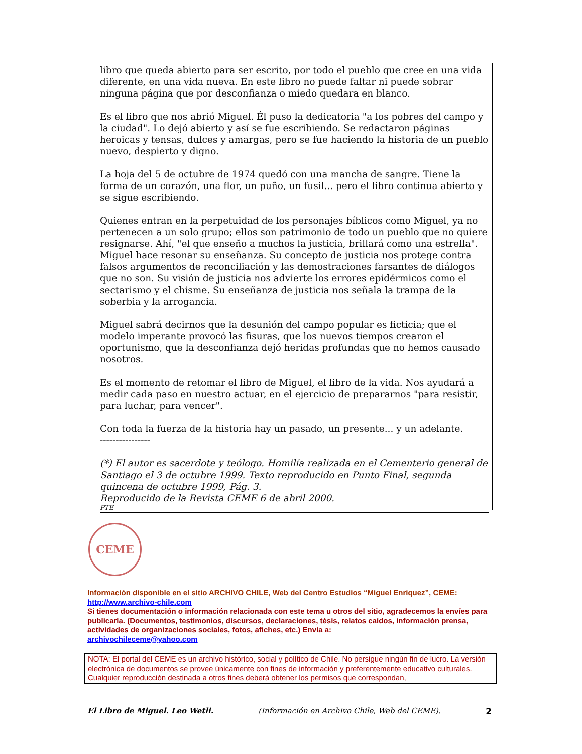libro que queda abierto para ser escrito, por todo el pueblo que cree en una vida diferente, en una vida nueva. En este libro no puede faltar ni puede sobrar ninguna página que por desconfianza o miedo quedara en blanco.
Es el libro que nos abrió Miguel. Él puso la dedicatoria "a los pobres del campo y la ciudad". Lo dejó abierto y así se fue escribiendo. Se redactaron páginas heroicas y tensas, dulces y amargas, pero se fue haciendo la historia de un pueblo nuevo, despierto y digno.
La hoja del 5 de octubre de 1974 quedó con una mancha de sangre. Tiene la forma de un corazón, una flor, un puño, un fusil... pero el libro continua abierto y se sigue escribiendo.
Quienes entran en la perpetuidad de los personajes bíblicos como Miguel, ya no pertenecen a un solo grupo; ellos son patrimonio de todo un pueblo que no quiere resignarse. Ahí, "el que enseño a muchos la justicia, brillará como una estrella". Miguel hace resonar su enseñanza. Su concepto de justicia nos protege contra falsos argumentos de reconciliación y las demostraciones farsantes de diálogos que no son. Su visión de justicia nos advierte los errores epidérmicos como el sectarismo y el chisme. Su enseñanza de justicia nos señala la trampa de la soberbia y la arrogancia.
Miguel sabrá decirnos que la desunión del campo popular es ficticia; que el modelo imperante provocó las fisuras, que los nuevos tiempos crearon el oportunismo, que la desconfianza dejó heridas profundas que no hemos causado nosotros.
Es el momento de retomar el libro de Miguel, el libro de la vida. Nos ayudará a medir cada paso en nuestro actuar, en el ejercicio de prepararnos "para resistir, para luchar, para vencer".
Con toda la fuerza de la historia hay un pasado, un presente... y un adelante.
----------------
(*) El autor es sacerdote y teólogo. Homilía realizada en el Cementerio general de Santiago el 3 de octubre 1999. Texto reproducido en Punto Final, segunda quincena de octubre 1999, Pág. 3.
Reproducido de la Revista CEME 6 de abril 2000.
PTE
CEME
Información disponible en el sitio ARCHIVO CHILE, Web del Centro Estudios “Miguel Enríquez”, CEME:
http://www.archivo-chile.com
Si tienes documentación o información relacionada con este tema u otros del sitio, agradecemos la envíes para publicarla. (Documentos, testimonios, discursos, declaraciones, tésis, relatos caídos, información prensa, actividades de organizaciones sociales, fotos, afiches, etc.) Envía a:
archivochileceme@yahoo.com
NOTA: El portal del CEME es un archivo histórico, social y político de Chile. No persigue ningún fin de lucro. La versión electrónica de documentos se provee únicamente con fines de información y preferentemente educativo culturales. Cualquier reproducción destinada a otros fines deberá obtener los permisos que correspondan,
El Libro de Miguel. Leo Wetli. (Información en Archivo Chile, Web del CEME). 2